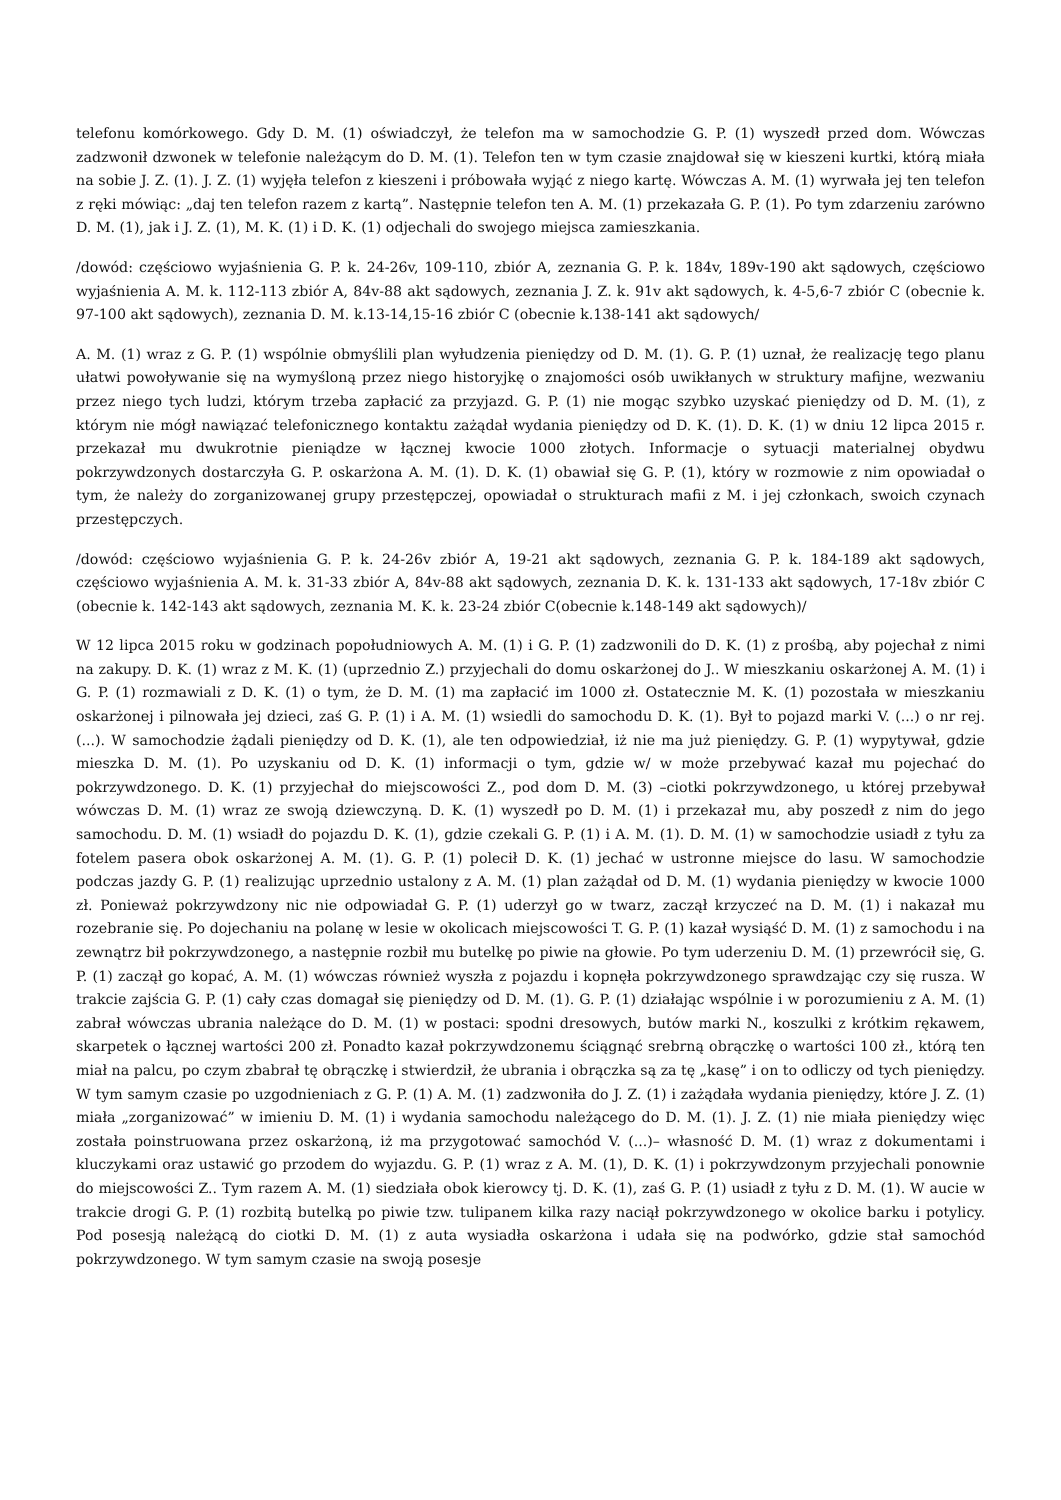telefonu komórkowego. Gdy D. M. (1) oświadczył, że telefon ma w samochodzie G. P. (1) wyszedł przed dom. Wówczas zadzwonił dzwonek w telefonie należącym do D. M. (1). Telefon ten w tym czasie znajdował się w kieszeni kurtki, którą miała na sobie J. Z. (1). J. Z. (1) wyjęła telefon z kieszeni i próbowała wyjąć z niego kartę. Wówczas A. M. (1) wyrwała jej ten telefon z ręki mówiąc: „daj ten telefon razem z kartą”. Następnie telefon ten A. M. (1) przekazała G. P. (1). Po tym zdarzeniu zarówno D. M. (1), jak i J. Z. (1), M. K. (1) i D. K. (1) odjechali do swojego miejsca zamieszkania.
/dowód: częściowo wyjaśnienia G. P. k. 24-26v, 109-110, zbiór A, zeznania G. P. k. 184v, 189v-190 akt sądowych, częściowo wyjaśnienia A. M. k. 112-113 zbiór A, 84v-88 akt sądowych, zeznania J. Z. k. 91v akt sądowych, k. 4-5,6-7 zbiór C (obecnie k. 97-100 akt sądowych), zeznania D. M. k.13-14,15-16 zbiór C (obecnie k.138-141 akt sądowych/
A. M. (1) wraz z G. P. (1) wspólnie obmyślili plan wyłudzenia pieniędzy od D. M. (1). G. P. (1) uznał, że realizację tego planu ułatwi powoływanie się na wymyśloną przez niego historyjkę o znajomości osób uwikłanych w struktury mafijne, wezwaniu przez niego tych ludzi, którym trzeba zapłacić za przyjazd. G. P. (1) nie mogąc szybko uzyskać pieniędzy od D. M. (1), z którym nie mógł nawiązać telefonicznego kontaktu zażądał wydania pieniędzy od D. K. (1). D. K. (1) w dniu 12 lipca 2015 r. przekazał mu dwukrotnie pieniądze w łącznej kwocie 1000 złotych. Informacje o sytuacji materialnej obydwu pokrzywdzonych dostarczyła G. P. oskarżona A. M. (1). D. K. (1) obawiał się G. P. (1), który w rozmowie z nim opowiadał o tym, że należy do zorganizowanej grupy przestępczej, opowiadał o strukturach mafii z M. i jej członkach, swoich czynach przestępczych.
/dowód: częściowo wyjaśnienia G. P. k. 24-26v zbiór A, 19-21 akt sądowych, zeznania G. P. k. 184-189 akt sądowych, częściowo wyjaśnienia A. M. k. 31-33 zbiór A, 84v-88 akt sądowych, zeznania D. K. k. 131-133 akt sądowych, 17-18v zbiór C (obecnie k. 142-143 akt sądowych, zeznania M. K. k. 23-24 zbiór C(obecnie k.148-149 akt sądowych)/
W 12 lipca 2015 roku w godzinach popołudniowych A. M. (1) i G. P. (1) zadzwonili do D. K. (1) z prośbą, aby pojechał z nimi na zakupy. D. K. (1) wraz z M. K. (1) (uprzednio Z.) przyjechali do domu oskarżonej do J.. W mieszkaniu oskarżonej A. M. (1) i G. P. (1) rozmawiali z D. K. (1) o tym, że D. M. (1) ma zapłacić im 1000 zł. Ostatecznie M. K. (1) pozostała w mieszkaniu oskarżonej i pilnowała jej dzieci, zaś G. P. (1) i A. M. (1) wsiedli do samochodu D. K. (1). Był to pojazd marki V. (...) o nr rej. (...). W samochodzie żądali pieniędzy od D. K. (1), ale ten odpowiedział, iż nie ma już pieniędzy. G. P. (1) wypytywał, gdzie mieszka D. M. (1). Po uzyskaniu od D. K. (1) informacji o tym, gdzie w/ w może przebywać kazał mu pojechać do pokrzywdzonego. D. K. (1) przyjechał do miejscowości Z., pod dom D. M. (3) –ciotki pokrzywdzonego, u której przebywał wówczas D. M. (1) wraz ze swoją dziewczyną. D. K. (1) wyszedł po D. M. (1) i przekazał mu, aby poszedł z nim do jego samochodu. D. M. (1) wsiadł do pojazdu D. K. (1), gdzie czekali G. P. (1) i A. M. (1). D. M. (1) w samochodzie usiadł z tyłu za fotelem pasera obok oskarżonej A. M. (1). G. P. (1) polecił D. K. (1) jechać w ustronne miejsce do lasu. W samochodzie podczas jazdy G. P. (1) realizując uprzednio ustalony z A. M. (1) plan zażądał od D. M. (1) wydania pieniędzy w kwocie 1000 zł. Ponieważ pokrzywdzony nic nie odpowiadał G. P. (1) uderzył go w twarz, zaczął krzyczeć na D. M. (1) i nakazał mu rozebranie się. Po dojechaniu na polanę w lesie w okolicach miejscowości T. G. P. (1) kazał wysiąść D. M. (1) z samochodu i na zewnątrz bił pokrzywdzonego, a następnie rozbił mu butelkę po piwie na głowie. Po tym uderzeniu D. M. (1) przewrócił się, G. P. (1) zaczął go kopać, A. M. (1) wówczas również wyszła z pojazdu i kopnęła pokrzywdzonego sprawdzając czy się rusza. W trakcie zajścia G. P. (1) cały czas domagał się pieniędzy od D. M. (1). G. P. (1) działając wspólnie i w porozumieniu z A. M. (1) zabrał wówczas ubrania należące do D. M. (1) w postaci: spodni dresowych, butów marki N., koszulki z krótkim rękawem, skarpetek o łącznej wartości 200 zł. Ponadto kazał pokrzywdzonemu ściągnąć srebrną obrączkę o wartości 100 zł., którą ten miał na palcu, po czym zbabrał tę obrączkę i stwierdził, że ubrania i obrączka są za tę „kasę” i on to odliczy od tych pieniędzy. W tym samym czasie po uzgodnieniach z G. P. (1) A. M. (1) zadzwoniła do J. Z. (1) i zażądała wydania pieniędzy, które J. Z. (1) miała „zorganizować” w imieniu D. M. (1) i wydania samochodu należącego do D. M. (1). J. Z. (1) nie miała pieniędzy więc została poinstruowana przez oskarżoną, iż ma przygotować samochód V. (...)– własność D. M. (1) wraz z dokumentami i kluczykami oraz ustawić go przodem do wyjazdu. G. P. (1) wraz z A. M. (1), D. K. (1) i pokrzywdzonym przyjechali ponownie do miejscowości Z.. Tym razem A. M. (1) siedziała obok kierowcy tj. D. K. (1), zaś G. P. (1) usiadł z tyłu z D. M. (1). W aucie w trakcie drogi G. P. (1) rozbitą butelką po piwie tzw. tulipanem kilka razy naciął pokrzywdzonego w okolice barku i potylicy. Pod posesją należącą do ciotki D. M. (1) z auta wysiadła oskarżona i udała się na podwórko, gdzie stał samochód pokrzywdzonego. W tym samym czasie na swoją posesje